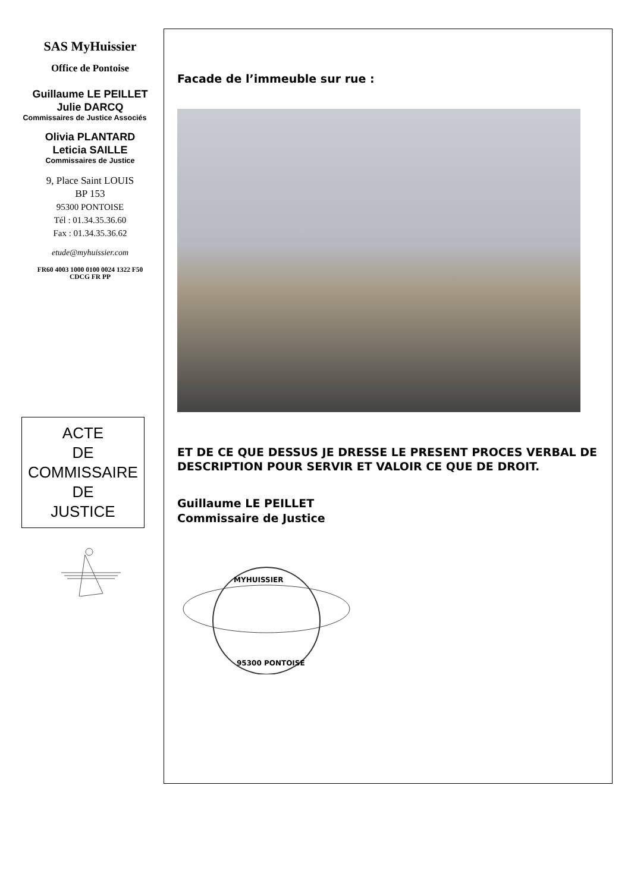SAS MyHuissier
Office de Pontoise
Guillaume LE PEILLET
Julie DARCQ
Commissaires de Justice Associés
Olivia PLANTARD
Leticia SAILLE
Commissaires de Justice
9, Place Saint LOUIS
BP 153
95300 PONTOISE
Tél : 01.34.35.36.60
Fax : 01.34.35.36.62
etude@myhuissier.com
FR60 4003 1000 0100 0024 1322 F50
CDCG FR PP
ACTE
DE
COMMISSAIRE
DE
JUSTICE
Facade de l’immeuble sur rue :
ET DE CE QUE DESSUS JE DRESSE LE PRESENT PROCES VERBAL DE DESCRIPTION POUR SERVIR ET VALOIR CE QUE DE DROIT.
Guillaume LE PEILLET
Commissaire de Justice
MYHUISSIER
95300 PONTOISE